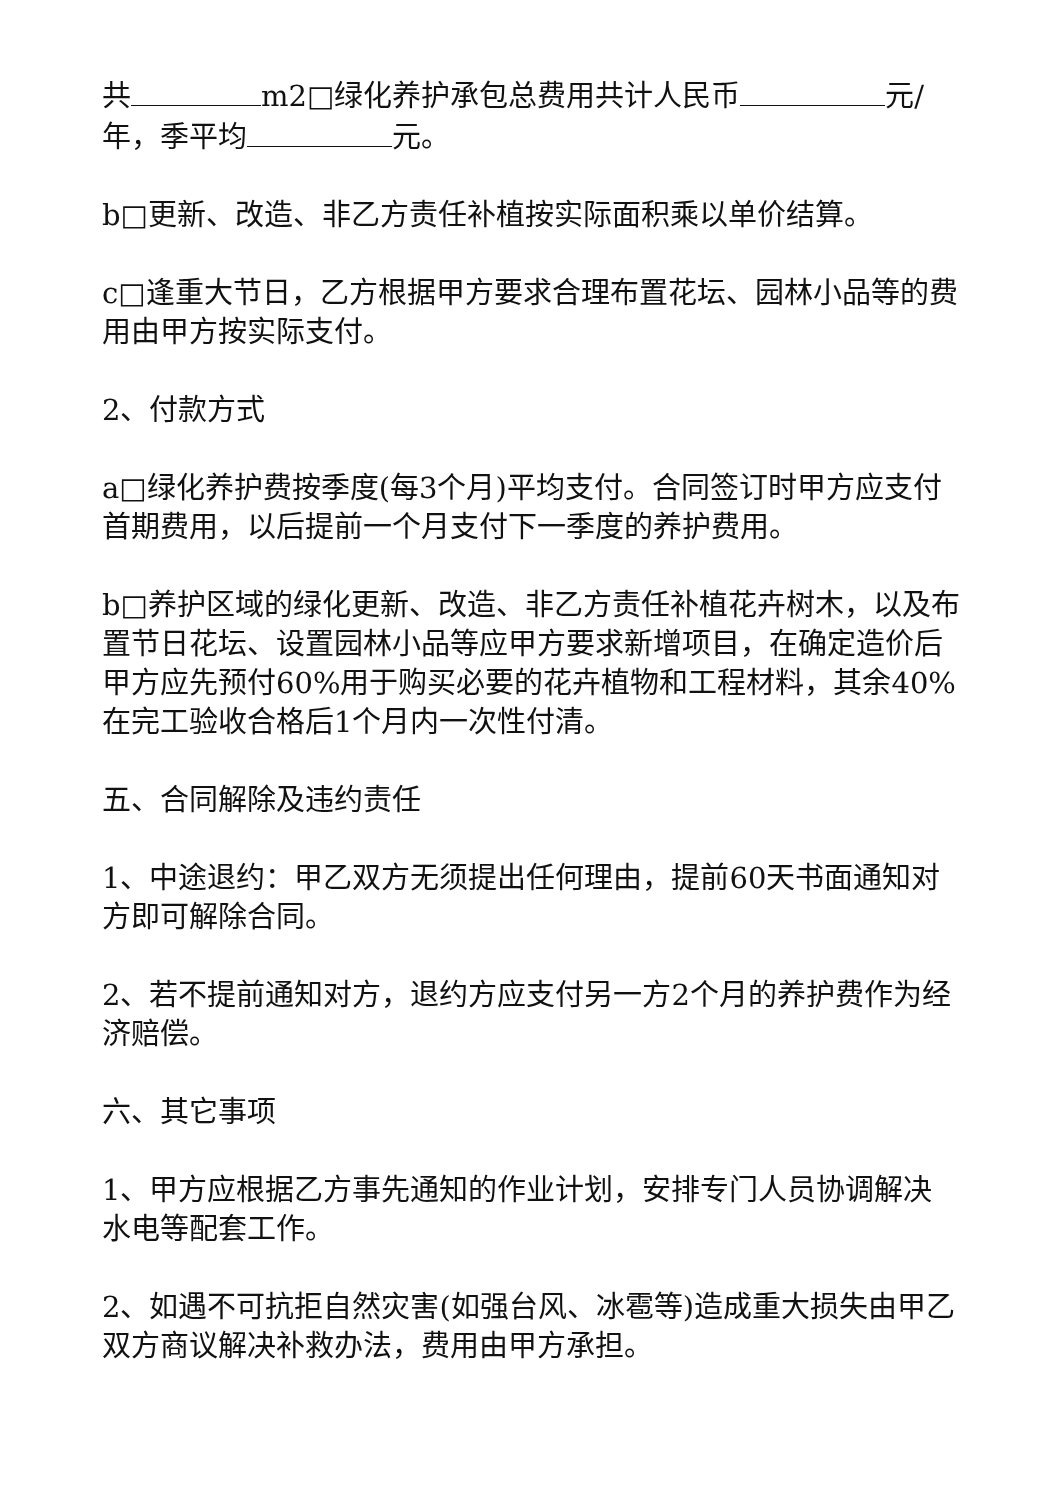共 m2□绿化养护承包总费用共计人民币 元/年，季平均 元。
b□更新、改造、非乙方责任补植按实际面积乘以单价结算。
c□逢重大节日，乙方根据甲方要求合理布置花坛、园林小品等的费用由甲方按实际支付。
2、付款方式
a□绿化养护费按季度(每3个月)平均支付。合同签订时甲方应支付首期费用，以后提前一个月支付下一季度的养护费用。
b□养护区域的绿化更新、改造、非乙方责任补植花卉树木，以及布置节日花坛、设置园林小品等应甲方要求新增项目，在确定造价后甲方应先预付60%用于购买必要的花卉植物和工程材料，其余40%在完工验收合格后1个月内一次性付清。
五、合同解除及违约责任
1、中途退约：甲乙双方无须提出任何理由，提前60天书面通知对方即可解除合同。
2、若不提前通知对方，退约方应支付另一方2个月的养护费作为经济赔偿。
六、其它事项
1、甲方应根据乙方事先通知的作业计划，安排专门人员协调解决水电等配套工作。
2、如遇不可抗拒自然灾害(如强台风、冰雹等)造成重大损失由甲乙双方商议解决补救办法，费用由甲方承担。